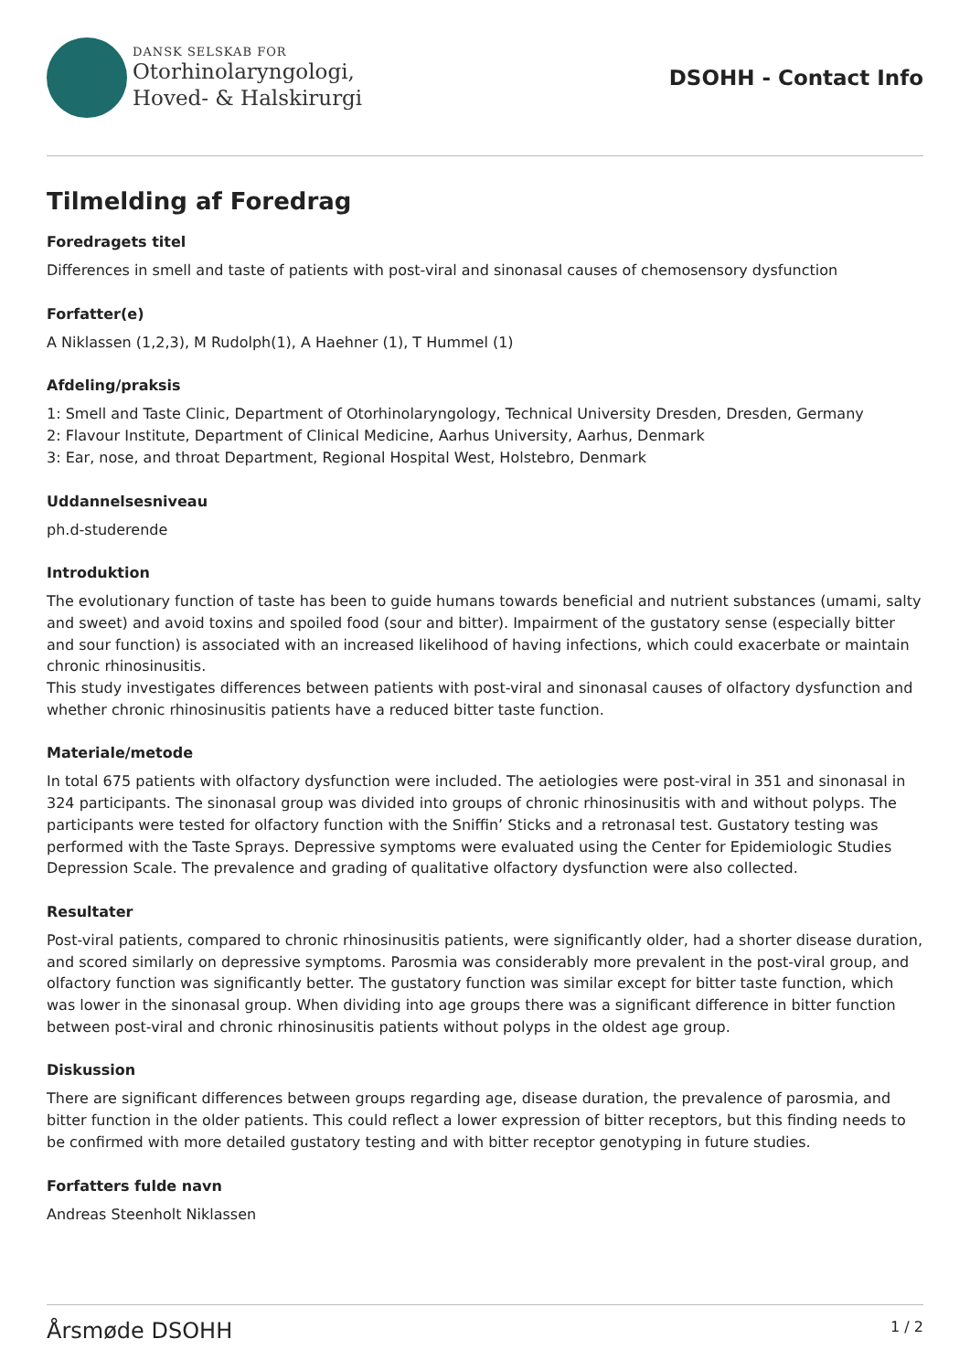DANSK SELSKAB FOR
Otorhinolaryngologi,
Hoved- & Halskirurgi
DSOHH - Contact Info
Tilmelding af Foredrag
Foredragets titel
Differences in smell and taste of patients with post-viral and sinonasal causes of chemosensory dysfunction
Forfatter(e)
A Niklassen (1,2,3), M Rudolph(1), A Haehner (1), T Hummel (1)
Afdeling/praksis
1: Smell and Taste Clinic, Department of Otorhinolaryngology, Technical University Dresden, Dresden, Germany
2: Flavour Institute, Department of Clinical Medicine, Aarhus University, Aarhus, Denmark
3: Ear, nose, and throat Department, Regional Hospital West, Holstebro, Denmark
Uddannelsesniveau
ph.d-studerende
Introduktion
The evolutionary function of taste has been to guide humans towards beneficial and nutrient substances (umami, salty and sweet) and avoid toxins and spoiled food (sour and bitter). Impairment of the gustatory sense (especially bitter and sour function) is associated with an increased likelihood of having infections, which could exacerbate or maintain chronic rhinosinusitis.
This study investigates differences between patients with post-viral and sinonasal causes of olfactory dysfunction and whether chronic rhinosinusitis patients have a reduced bitter taste function.
Materiale/metode
In total 675 patients with olfactory dysfunction were included. The aetiologies were post-viral in 351 and sinonasal in 324 participants. The sinonasal group was divided into groups of chronic rhinosinusitis with and without polyps. The participants were tested for olfactory function with the Sniffin’ Sticks and a retronasal test. Gustatory testing was performed with the Taste Sprays. Depressive symptoms were evaluated using the Center for Epidemiologic Studies Depression Scale. The prevalence and grading of qualitative olfactory dysfunction were also collected.
Resultater
Post-viral patients, compared to chronic rhinosinusitis patients, were significantly older, had a shorter disease duration, and scored similarly on depressive symptoms. Parosmia was considerably more prevalent in the post-viral group, and olfactory function was significantly better. The gustatory function was similar except for bitter taste function, which was lower in the sinonasal group. When dividing into age groups there was a significant difference in bitter function between post-viral and chronic rhinosinusitis patients without polyps in the oldest age group.
Diskussion
There are significant differences between groups regarding age, disease duration, the prevalence of parosmia, and bitter function in the older patients. This could reflect a lower expression of bitter receptors, but this finding needs to be confirmed with more detailed gustatory testing and with bitter receptor genotyping in future studies.
Forfatters fulde navn
Andreas Steenholt Niklassen
Årsmøde DSOHH 1 / 2